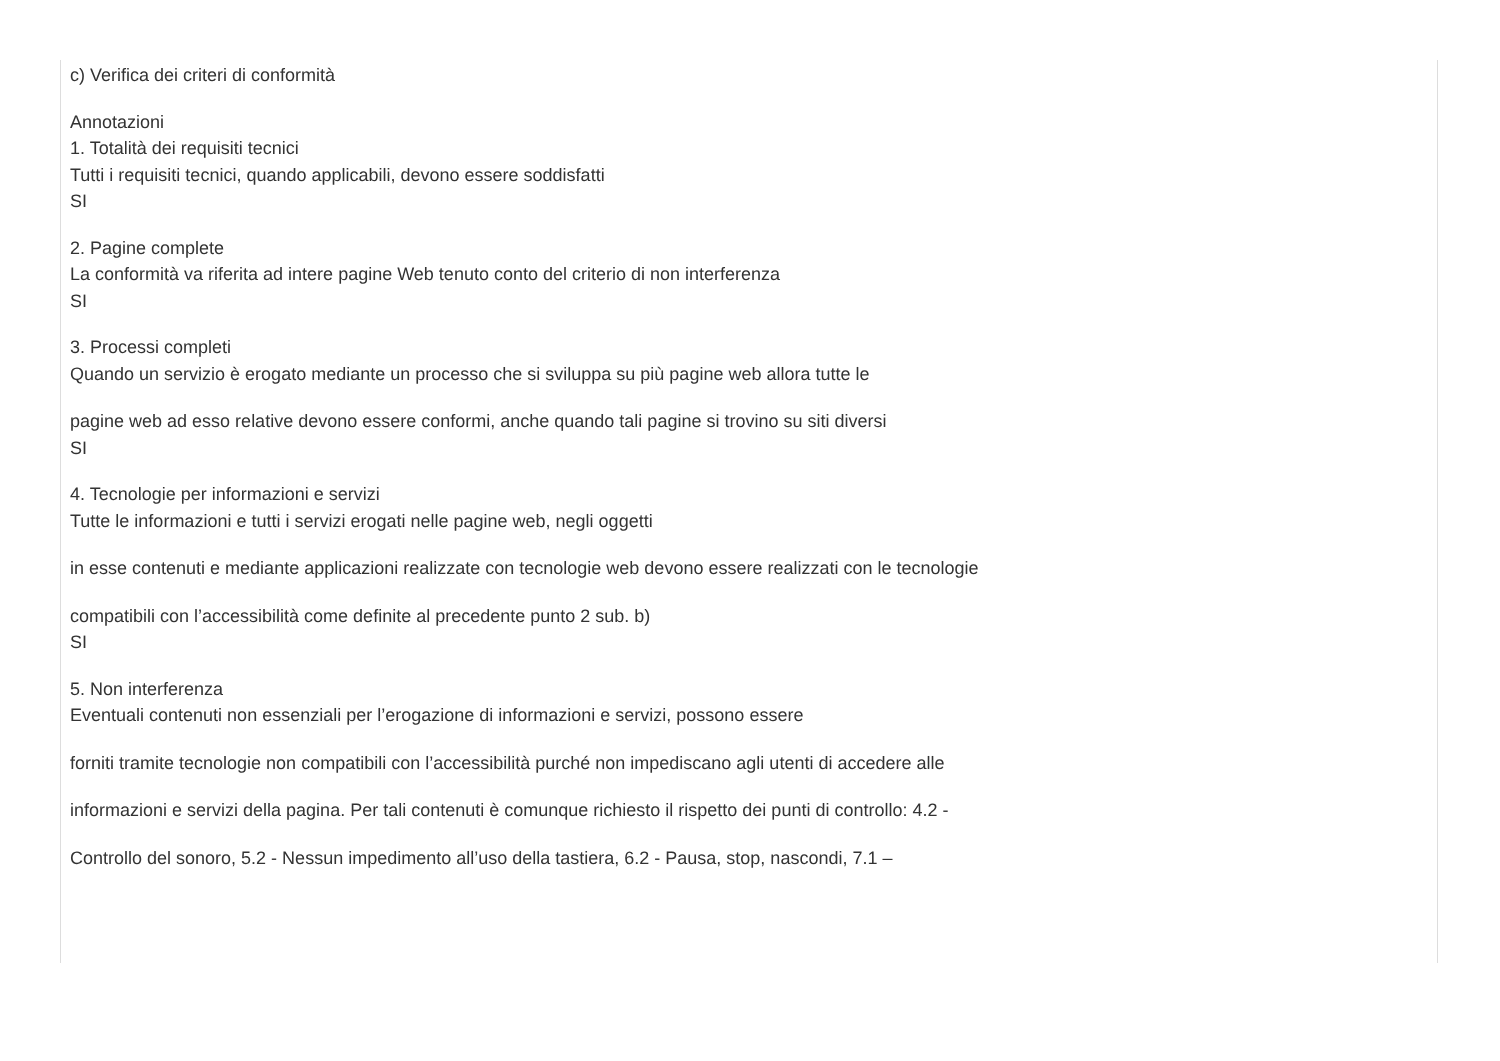c) Verifica dei criteri di conformità
Annotazioni
1. Totalità dei requisiti tecnici
Tutti i requisiti tecnici, quando applicabili, devono essere soddisfatti
SI
2. Pagine complete
La conformità va riferita ad intere pagine Web tenuto conto del criterio di non interferenza
SI
3. Processi completi
Quando un servizio è erogato mediante un processo che si sviluppa su più pagine web allora tutte le
pagine web ad esso relative devono essere conformi, anche quando tali pagine si trovino su siti diversi
SI
4. Tecnologie per informazioni e servizi
Tutte le informazioni e tutti i servizi erogati nelle pagine web, negli oggetti
in esse contenuti e mediante applicazioni realizzate con tecnologie web devono essere realizzati con le tecnologie
compatibili con l’accessibilità come definite al precedente punto 2 sub. b)
SI
5. Non interferenza
Eventuali contenuti non essenziali per l’erogazione di informazioni e servizi, possono essere
forniti tramite tecnologie non compatibili con l’accessibilità purché non impediscano agli utenti di accedere alle
informazioni e servizi della pagina. Per tali contenuti è comunque richiesto il rispetto dei punti di controllo: 4.2 -
Controllo del sonoro, 5.2 - Nessun impedimento all’uso della tastiera, 6.2 - Pausa, stop, nascondi, 7.1 –